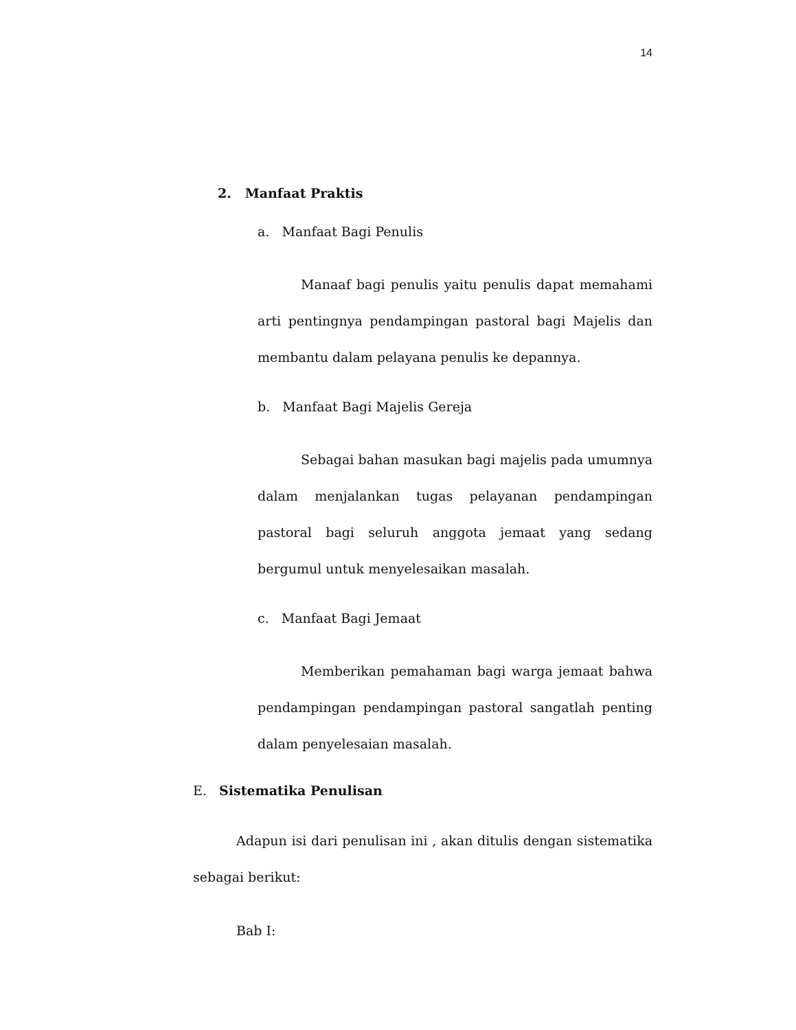14
2. Manfaat Praktis
a. Manfaat Bagi Penulis
Manaaf bagi penulis yaitu penulis dapat memahami arti pentingnya pendampingan pastoral bagi Majelis dan membantu dalam pelayana penulis ke depannya.
b. Manfaat Bagi Majelis Gereja
Sebagai bahan masukan bagi majelis pada umumnya dalam menjalankan tugas pelayanan pendampingan pastoral bagi seluruh anggota jemaat yang sedang bergumul untuk menyelesaikan masalah.
c. Manfaat Bagi Jemaat
Memberikan pemahaman bagi warga jemaat bahwa pendampingan pendampingan pastoral sangatlah penting dalam penyelesaian masalah.
E. Sistematika Penulisan
Adapun isi dari penulisan ini , akan ditulis dengan sistematika sebagai berikut:
Bab I: